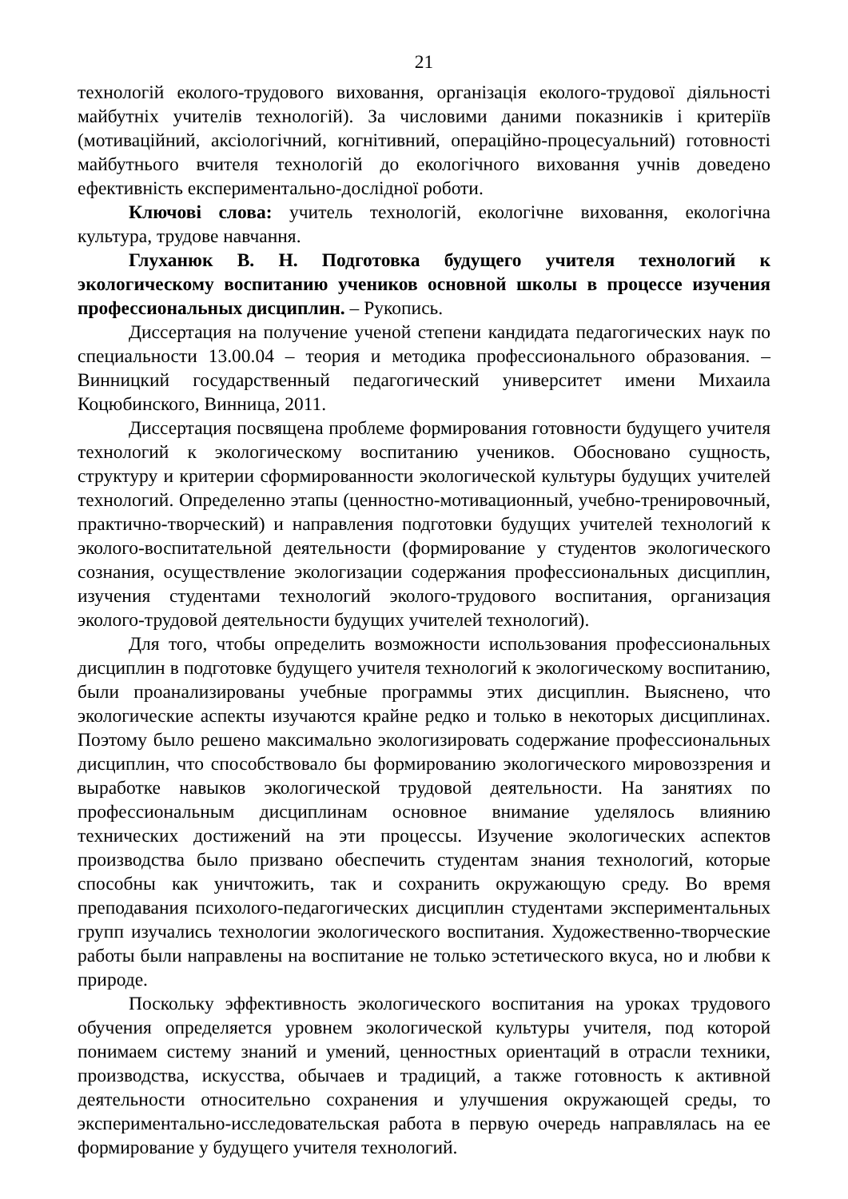21
технологій еколого-трудового виховання, організація еколого-трудової діяльності майбутніх учителів технологій). За числовими даними показників і критеріїв (мотиваційний, аксіологічний, когнітивний, операційно-процесуальний) готовності майбутнього вчителя технологій до екологічного виховання учнів доведено ефективність експериментально-дослідної роботи.
Ключові слова: учитель технологій, екологічне виховання, екологічна культура, трудове навчання.
Глуханюк В. Н. Подготовка будущего учителя технологий к экологическому воспитанию учеников основной школы в процессе изучения профессиональных дисциплин. – Рукопись.
Диссертация на получение ученой степени кандидата педагогических наук по специальности 13.00.04 – теория и методика профессионального образования. – Винницкий государственный педагогический университет имени Михаила Коцюбинского, Винница, 2011.
Диссертация посвящена проблеме формирования готовности будущего учителя технологий к экологическому воспитанию учеников. Обосновано сущность, структуру и критерии сформированности экологической культуры будущих учителей технологий. Определенно этапы (ценностно-мотивационный, учебно-тренировочный, практично-творческий) и направления подготовки будущих учителей технологий к эколого-воспитательной деятельности (формирование у студентов экологического сознания, осуществление экологизации содержания профессиональных дисциплин, изучения студентами технологий эколого-трудового воспитания, организация эколого-трудовой деятельности будущих учителей технологий).
Для того, чтобы определить возможности использования профессиональных дисциплин в подготовке будущего учителя технологий к экологическому воспитанию, были проанализированы учебные программы этих дисциплин. Выяснено, что экологические аспекты изучаются крайне редко и только в некоторых дисциплинах. Поэтому было решено максимально экологизировать содержание профессиональных дисциплин, что способствовало бы формированию экологического мировоззрения и выработке навыков экологической трудовой деятельности. На занятиях по профессиональным дисциплинам основное внимание уделялось влиянию технических достижений на эти процессы. Изучение экологических аспектов производства было призвано обеспечить студентам знания технологий, которые способны как уничтожить, так и сохранить окружающую среду. Во время преподавания психолого-педагогических дисциплин студентами экспериментальных групп изучались технологии экологического воспитания. Художественно-творческие работы были направлены на воспитание не только эстетического вкуса, но и любви к природе.
Поскольку эффективность экологического воспитания на уроках трудового обучения определяется уровнем экологической культуры учителя, под которой понимаем систему знаний и умений, ценностных ориентаций в отрасли техники, производства, искусства, обычаев и традиций, а также готовность к активной деятельности относительно сохранения и улучшения окружающей среды, то экспериментально-исследовательская работа в первую очередь направлялась на ее формирование у будущего учителя технологий.